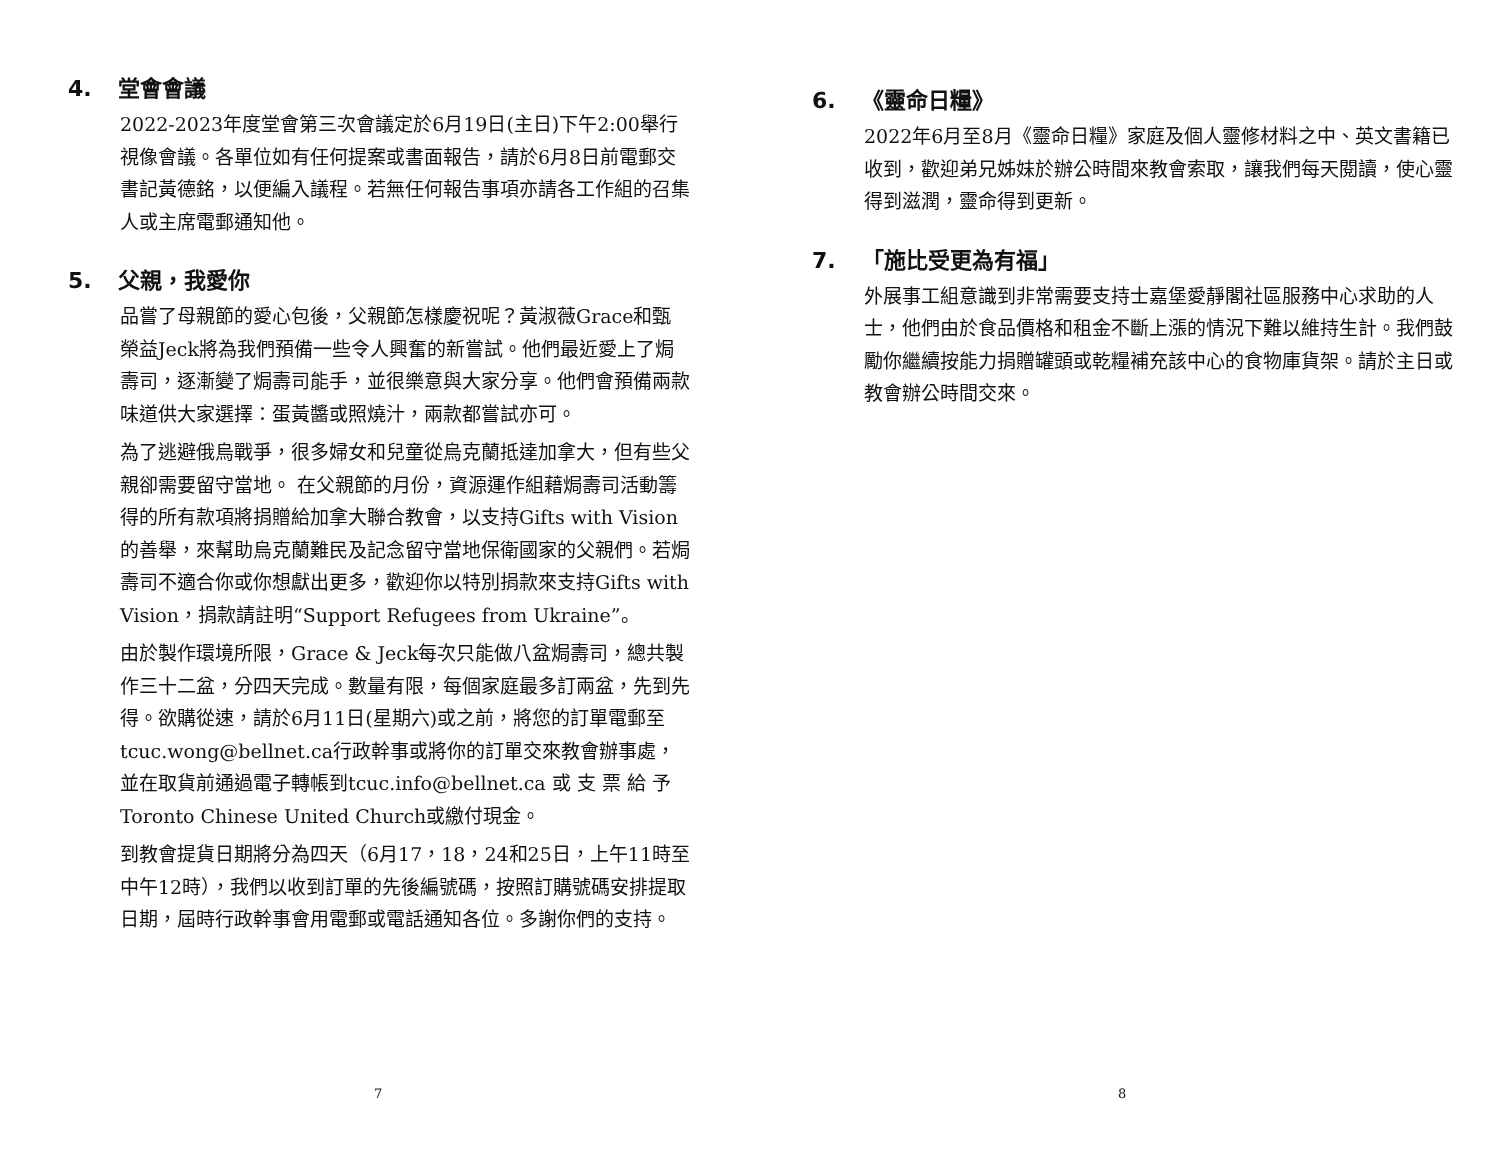4. 堂會會議
2022-2023年度堂會第三次會議定於6月19日(主日)下午2:00舉行視像會議。各單位如有任何提案或書面報告，請於6月8日前電郵交書記黃德銘，以便編入議程。若無任何報告事項亦請各工作組的召集人或主席電郵通知他。
5. 父親，我愛你
品嘗了母親節的愛心包後，父親節怎樣慶祝呢？黃淑薇Grace和甄榮益Jeck將為我們預備一些令人興奮的新嘗試。他們最近愛上了焗壽司，逐漸變了焗壽司能手，並很樂意與大家分享。他們會預備兩款味道供大家選擇：蛋黃醬或照燒汁，兩款都嘗試亦可。
為了逃避俄烏戰爭，很多婦女和兒童從烏克蘭抵達加拿大，但有些父親卻需要留守當地。 在父親節的月份，資源運作組藉焗壽司活動籌得的所有款項將捐贈給加拿大聯合教會，以支持Gifts with Vision的善舉，來幫助烏克蘭難民及記念留守當地保衛國家的父親們。若焗壽司不適合你或你想獻出更多，歡迎你以特別捐款來支持Gifts with Vision，捐款請註明“Support Refugees from Ukraine”。
由於製作環境所限，Grace & Jeck每次只能做八盆焗壽司，總共製作三十二盆，分四天完成。數量有限，每個家庭最多訂兩盆，先到先得。欲購從速，請於6月11日(星期六)或之前，將您的訂單電郵至tcuc.wong@bellnet.ca行政幹事或將你的訂單交來教會辦事處，並在取貨前通過電子轉帳到tcuc.info@bellnet.ca 或 支 票 給 予 Toronto Chinese United Church或繳付現金。
到教會提貨日期將分為四天（6月17，18，24和25日，上午11時至中午12時），我們以收到訂單的先後編號碼，按照訂購號碼安排提取日期，屆時行政幹事會用電郵或電話通知各位。多謝你們的支持。
7
6. 《靈命日糧》
2022年6月至8月《靈命日糧》家庭及個人靈修材料之中、英文書籍已收到，歡迎弟兄姊妹於辦公時間來教會索取，讓我們每天閱讀，使心靈得到滋潤，靈命得到更新。
7. 「施比受更為有福」
外展事工組意識到非常需要支持士嘉堡愛靜閣社區服務中心求助的人士，他們由於食品價格和租金不斷上漲的情況下難以維持生計。我們鼓勵你繼續按能力捐贈罐頭或乾糧補充該中心的食物庫貨架。請於主日或教會辦公時間交來。
8